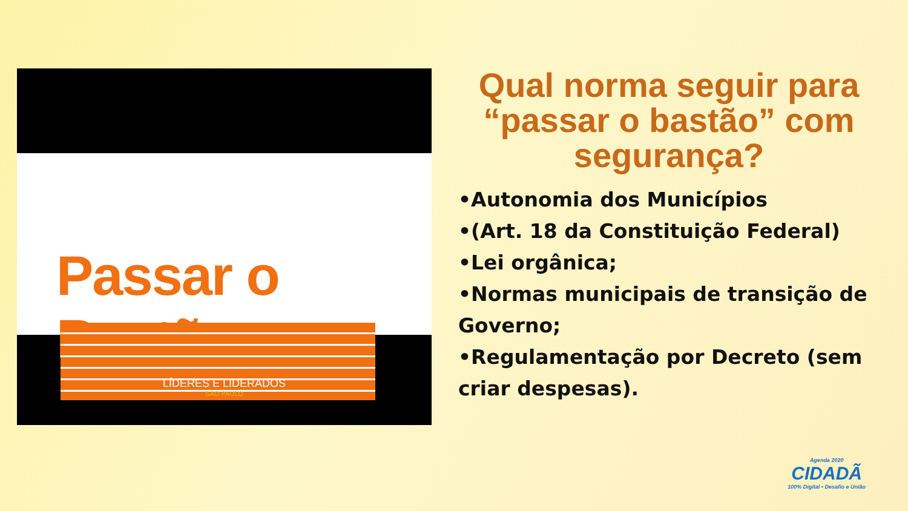Passar o Bastão
LÍDERES E LIDERADOS
SÃO PAULO
Qual norma seguir para “passar o bastão” com segurança?
•Autonomia dos Municípios
•(Art. 18 da Constituição Federal)
•Lei orgânica;
•Normas municipais de transição de Governo;
•Regulamentação por Decreto (sem criar despesas).
Agenda 2020
CIDADÃ
100% Digital • Desafio e União